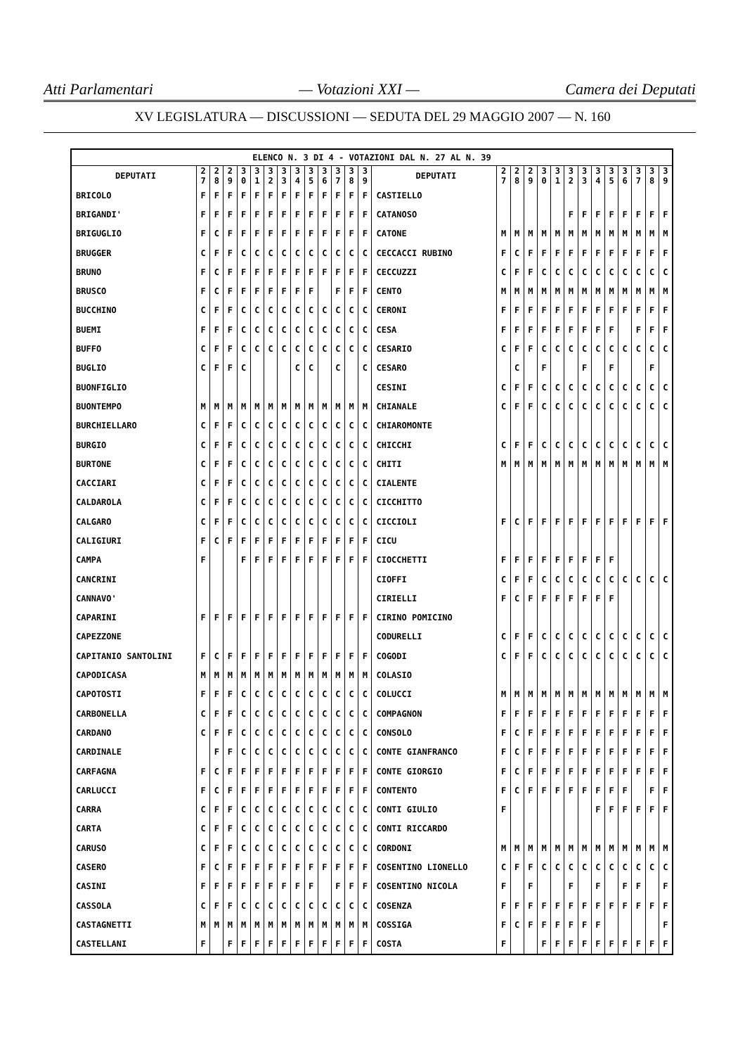Atti Parlamentari — Votazioni XXI — Camera dei Deputati
XV LEGISLATURA — DISCUSSIONI — SEDUTA DEL 29 MAGGIO 2007 — N. 160
| ELENCO N. 3 DI 4 - VOTAZIONI DAL N. 27 AL N. 39 | | | | | | | | | | | | | | | | | | | | | | | | | | | |
| --- | --- | --- | --- | --- | --- | --- | --- | --- | --- | --- | --- | --- | --- | --- | --- | --- | --- | --- | --- | --- | --- | --- | --- | --- | --- | --- | --- |
| DEPUTATI | 2 7 | 2 8 | 2 9 | 3 0 | 3 1 | 3 2 | 3 3 | 3 4 | 3 5 | 3 6 | 3 7 | 3 8 | 3 9 | DEPUTATI | 2 7 | 2 8 | 2 9 | 3 0 | 3 1 | 3 2 | 3 3 | 3 4 | 3 5 | 3 6 | 3 7 | 3 8 | 3 9 |
| BRICOLO | F | F | F | F | F | F | F | F | F | F | F | F | F | CASTIELLO | | | | | | | | | | | | | |
| BRIGANDI' | F | F | F | F | F | F | F | F | F | F | F | F | F | CATANOSO | | | | | | F | F | F | F | F | F | F | F |
| BRIGUGLIO | F | C | F | F | F | F | F | F | F | F | F | F | F | CATONE | M | M | M | M | M | M | M | M | M | M | M | M | M |
| BRUGGER | C | F | F | C | C | C | C | C | C | C | C | C | C | CECCACCI RUBINO | F | C | F | F | F | F | F | F | F | F | F | F | F |
| BRUNO | F | C | F | F | F | F | F | F | F | F | F | F | F | CECCUZZI | C | F | F | C | C | C | C | C | C | C | C | C | C |
| BRUSCO | F | C | F | F | F | F | F | F | F | | F | F | F | CENTO | M | M | M | M | M | M | M | M | M | M | M | M | M |
| BUCCHINO | C | F | F | C | C | C | C | C | C | C | C | C | C | CERONI | F | F | F | F | F | F | F | F | F | F | F | F | F |
| BUEMI | F | F | F | C | C | C | C | C | C | C | C | C | C | CESA | F | F | F | F | F | F | F | F | F | | F | F | F |
| BUFFO | C | F | F | C | C | C | C | C | C | C | C | C | C | CESARIO | C | F | F | C | C | C | C | C | C | C | C | C | C |
| BUGLIO | C | F | F | C | | | | C | C | | C | | C | CESARO | | C | | F | | | F | | F | | | F | |
| BUONFIGLIO | | | | | | | | | | | | | | CESINI | C | F | F | C | C | C | C | C | C | C | C | C | C |
| BUONTEMPO | M | M | M | M | M | M | M | M | M | M | M | M | M | CHIANALE | C | F | F | C | C | C | C | C | C | C | C | C | C |
| BURCHIELLARO | C | F | F | C | C | C | C | C | C | C | C | C | C | CHIAROMONTE | | | | | | | | | | | | | |
| BURGIO | C | F | F | C | C | C | C | C | C | C | C | C | C | CHICCHI | C | F | F | C | C | C | C | C | C | C | C | C | C |
| BURTONE | C | F | F | C | C | C | C | C | C | C | C | C | C | CHITI | M | M | M | M | M | M | M | M | M | M | M | M | M |
| CACCIARI | C | F | F | C | C | C | C | C | C | C | C | C | C | CIALENTE | | | | | | | | | | | | | |
| CALDAROLA | C | F | F | C | C | C | C | C | C | C | C | C | C | CICCHITTO | | | | | | | | | | | | | |
| CALGARO | C | F | F | C | C | C | C | C | C | C | C | C | C | CICCIOLI | F | C | F | F | F | F | F | F | F | F | F | F | F |
| CALIGIURI | F | C | F | F | F | F | F | F | F | F | F | F | F | CICU | | | | | | | | | | | | | |
| CAMPA | F | | | F | F | F | F | F | F | F | F | F | F | CIOCCHETTI | F | F | F | F | F | F | F | F | F | | | | |
| CANCRINI | | | | | | | | | | | | | | CIOFFI | C | F | F | C | C | C | C | C | C | C | C | C | C |
| CANNAVO' | | | | | | | | | | | | | | CIRIELLI | F | C | F | F | F | F | F | F | F | | | | |
| CAPARINI | F | F | F | F | F | F | F | F | F | F | F | F | F | CIRINO POMICINO | | | | | | | | | | | | | |
| CAPEZZONE | | | | | | | | | | | | | | CODURELLI | C | F | F | C | C | C | C | C | C | C | C | C | C |
| CAPITANIO SANTOLINI | F | C | F | F | F | F | F | F | F | F | F | F | F | COGODI | C | F | F | C | C | C | C | C | C | C | C | C | C |
| CAPODICASA | M | M | M | M | M | M | M | M | M | M | M | M | M | COLASIO | | | | | | | | | | | | | |
| CAPOTOSTI | F | F | F | C | C | C | C | C | C | C | C | C | C | COLUCCI | M | M | M | M | M | M | M | M | M | M | M | M | M |
| CARBONELLA | C | F | F | C | C | C | C | C | C | C | C | C | C | COMPAGNON | F | F | F | F | F | F | F | F | F | F | F | F | F |
| CARDANO | C | F | F | C | C | C | C | C | C | C | C | C | C | CONSOLO | F | C | F | F | F | F | F | F | F | F | F | F | F |
| CARDINALE | | F | F | C | C | C | C | C | C | C | C | C | C | CONTE GIANFRANCO | F | C | F | F | F | F | F | F | F | F | F | F | F |
| CARFAGNA | F | C | F | F | F | F | F | F | F | F | F | F | F | CONTE GIORGIO | F | C | F | F | F | F | F | F | F | F | F | F | F |
| CARLUCCI | F | C | F | F | F | F | F | F | F | F | F | F | F | CONTENTO | F | C | F | F | F | F | F | F | F | F | | F | F |
| CARRA | C | F | F | C | C | C | C | C | C | C | C | C | C | CONTI GIULIO | F | | | | | | | F | F | F | F | F | F |
| CARTA | C | F | F | C | C | C | C | C | C | C | C | C | C | CONTI RICCARDO | | | | | | | | | | | | | |
| CARUSO | C | F | F | C | C | C | C | C | C | C | C | C | C | CORDONI | M | M | M | M | M | M | M | M | M | M | M | M | M |
| CASERO | F | C | F | F | F | F | F | F | F | F | F | F | F | COSENTINO LIONELLO | C | F | F | C | C | C | C | C | C | C | C | C | C |
| CASINI | F | F | F | F | F | F | F | F | F | | F | F | F | COSENTINO NICOLA | F | | F | | | F | | F | | F | F | | F |
| CASSOLA | C | F | F | C | C | C | C | C | C | C | C | C | C | COSENZA | F | F | F | F | F | F | F | F | F | F | F | F | F |
| CASTAGNETTI | M | M | M | M | M | M | M | M | M | M | M | M | M | COSSIGA | F | C | F | F | F | F | F | F | | | | | F |
| CASTELLANI | F | | F | F | F | F | F | F | F | F | F | F | F | COSTA | F | | | F | F | F | F | F | F | F | F | F | F |